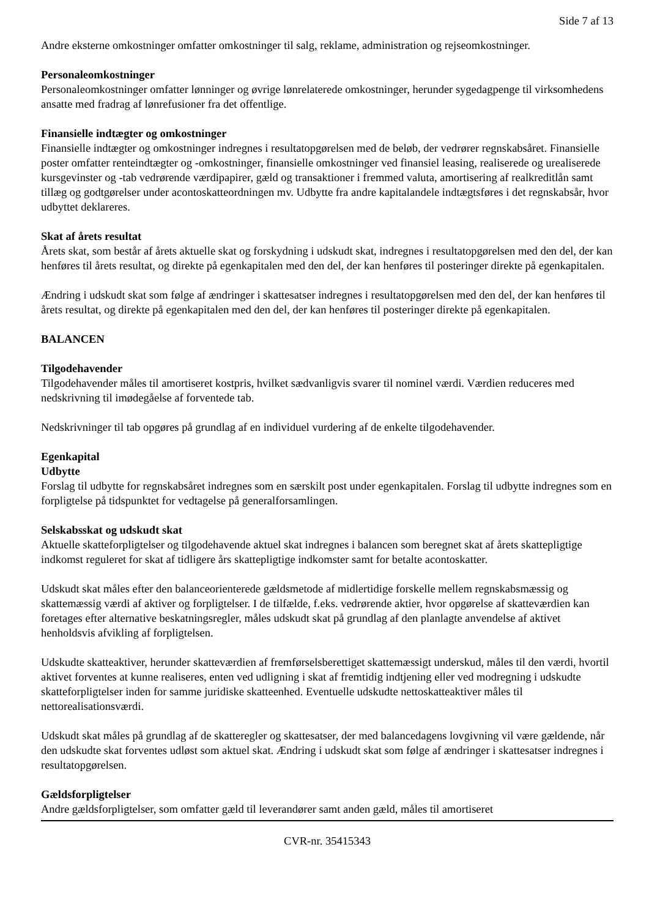Side 7 af 13
Andre eksterne omkostninger omfatter omkostninger til salg, reklame, administration og rejseomkostninger.
Personaleomkostninger
Personaleomkostninger omfatter lønninger og øvrige lønrelaterede omkostninger, herunder sygedagpenge til virksomhedens ansatte med fradrag af lønrefusioner fra det offentlige.
Finansielle indtægter og omkostninger
Finansielle indtægter og omkostninger indregnes i resultatopgørelsen med de beløb, der vedrører regnskabsåret. Finansielle poster omfatter renteindtægter og -omkostninger, finansielle omkostninger ved finansiel leasing, realiserede og urealiserede kursgevinster og -tab vedrørende værdipapirer, gæld og transaktioner i fremmed valuta, amortisering af realkreditlån samt tillæg og godtgørelser under acontoskatteordningen mv. Udbytte fra andre kapitalandele indtægtsføres i det regnskabsår, hvor udbyttet deklareres.
Skat af årets resultat
Årets skat, som består af årets aktuelle skat og forskydning i udskudt skat, indregnes i resultatopgørelsen med den del, der kan henføres til årets resultat, og direkte på egenkapitalen med den del, der kan henføres til posteringer direkte på egenkapitalen.
Ændring i udskudt skat som følge af ændringer i skattesatser indregnes i resultatopgørelsen med den del, der kan henføres til årets resultat, og direkte på egenkapitalen med den del, der kan henføres til posteringer direkte på egenkapitalen.
BALANCEN
Tilgodehavender
Tilgodehavender måles til amortiseret kostpris, hvilket sædvanligvis svarer til nominel værdi. Værdien reduceres med nedskrivning til imødegåelse af forventede tab.
Nedskrivninger til tab opgøres på grundlag af en individuel vurdering af de enkelte tilgodehavender.
Egenkapital
Udbytte
Forslag til udbytte for regnskabsåret indregnes som en særskilt post under egenkapitalen. Forslag til udbytte indregnes som en forpligtelse på tidspunktet for vedtagelse på generalforsamlingen.
Selskabsskat og udskudt skat
Aktuelle skatteforpligtelser og tilgodehavende aktuel skat indregnes i balancen som beregnet skat af årets skattepligtige indkomst reguleret for skat af tidligere års skattepligtige indkomster samt for betalte acontoskatter.
Udskudt skat måles efter den balanceorienterede gældsmetode af midlertidige forskelle mellem regnskabsmæssig og skattemæssig værdi af aktiver og forpligtelser. I de tilfælde, f.eks. vedrørende aktier, hvor opgørelse af skatteværdien kan foretages efter alternative beskatningsregler, måles udskudt skat på grundlag af den planlagte anvendelse af aktivet henholdsvis afvikling af forpligtelsen.
Udskudte skatteaktiver, herunder skatteværdien af fremførselsberettiget skattemæssigt underskud, måles til den værdi, hvortil aktivet forventes at kunne realiseres, enten ved udligning i skat af fremtidig indtjening eller ved modregning i udskudte skatteforpligtelser inden for samme juridiske skatteenhed. Eventuelle udskudte nettoskatteaktiver måles til nettorealisationsværdi.
Udskudt skat måles på grundlag af de skatteregler og skattesatser, der med balancedagens lovgivning vil være gældende, når den udskudte skat forventes udløst som aktuel skat. Ændring i udskudt skat som følge af ændringer i skattesatser indregnes i resultatopgørelsen.
Gældsforpligtelser
Andre gældsforpligtelser, som omfatter gæld til leverandører samt anden gæld, måles til amortiseret
CVR-nr. 35415343